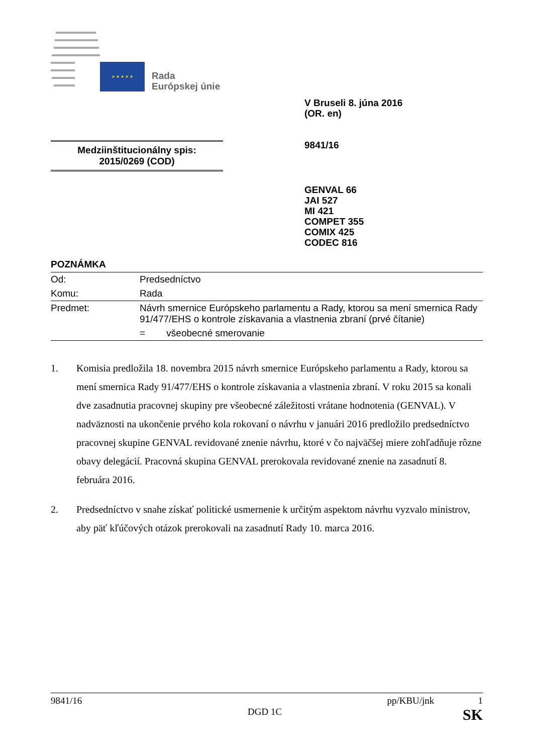★ ★ ★ ★ ★
Rada
Európskej únie
V Bruseli 8. júna 2016
(OR. en)
9841/16
Medziinštitucionálny spis:
2015/0269 (COD)
GENVAL 66
JAI 527
MI 421
COMPET 355
COMIX 425
CODEC 816
POZNÁMKA
| Od: | Predsedníctvo |
| Komu: | Rada |
| Predmet: | Návrh smernice Európskeho parlamentu a Rady, ktorou sa mení smernica Rady 91/477/EHS o kontrole získavania a vlastnenia zbraní (prvé čítanie) |
| | = všeobecné smerovanie |
1. Komisia predložila 18. novembra 2015 návrh smernice Európskeho parlamentu a Rady, ktorou sa mení smernica Rady 91/477/EHS o kontrole získavania a vlastnenia zbraní. V roku 2015 sa konali dve zasadnutia pracovnej skupiny pre všeobecné záležitosti vrátane hodnotenia (GENVAL). V nadväznosti na ukončenie prvého kola rokovaní o návrhu v januári 2016 predložilo predsedníctvo pracovnej skupine GENVAL revidované znenie návrhu, ktoré v čo najväčšej miere zohľadňuje rôzne obavy delegácií. Pracovná skupina GENVAL prerokovala revidované znenie na zasadnutí 8. februára 2016.
2. Predsedníctvo v snahe získať politické usmernenie k určitým aspektom návrhu vyzvalo ministrov, aby päť kľúčových otázok prerokovali na zasadnutí Rady 10. marca 2016.
9841/16 pp/KBU/jnk 1
DGD 1C SK